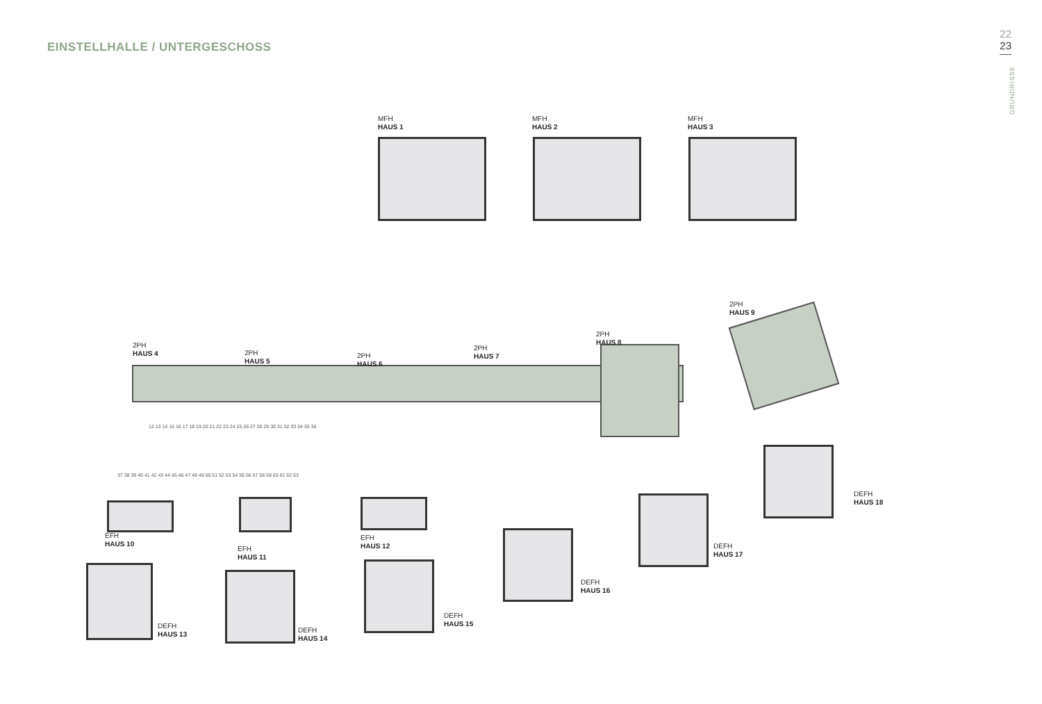EINSTELLHALLE / UNTERGESCHOSS
22
23
GRUNDRISSE
MFH
HAUS 1
MFH
HAUS 2
MFH
HAUS 3
2PH
HAUS 9
2PH
HAUS 4
2PH
HAUS 5
2PH
HAUS 6
2PH
HAUS 7
2PH
HAUS 8
EFH
HAUS 10
EFH
HAUS 11
EFH
HAUS 12
DEFH
HAUS 13
DEFH
HAUS 14
DEFH
HAUS 15
DEFH
HAUS 16
DEFH
HAUS 17
DEFH
HAUS 18
12 13 14 15 16 17 18 19 20 21 22 23 24 25 26 27 28 29 30 31 32 33 34 35 36
37 38 39 40 41 42 43 44 45 46 47 48 49 50 51 52 53 54 55 56 57 58 59 60 61 62 63